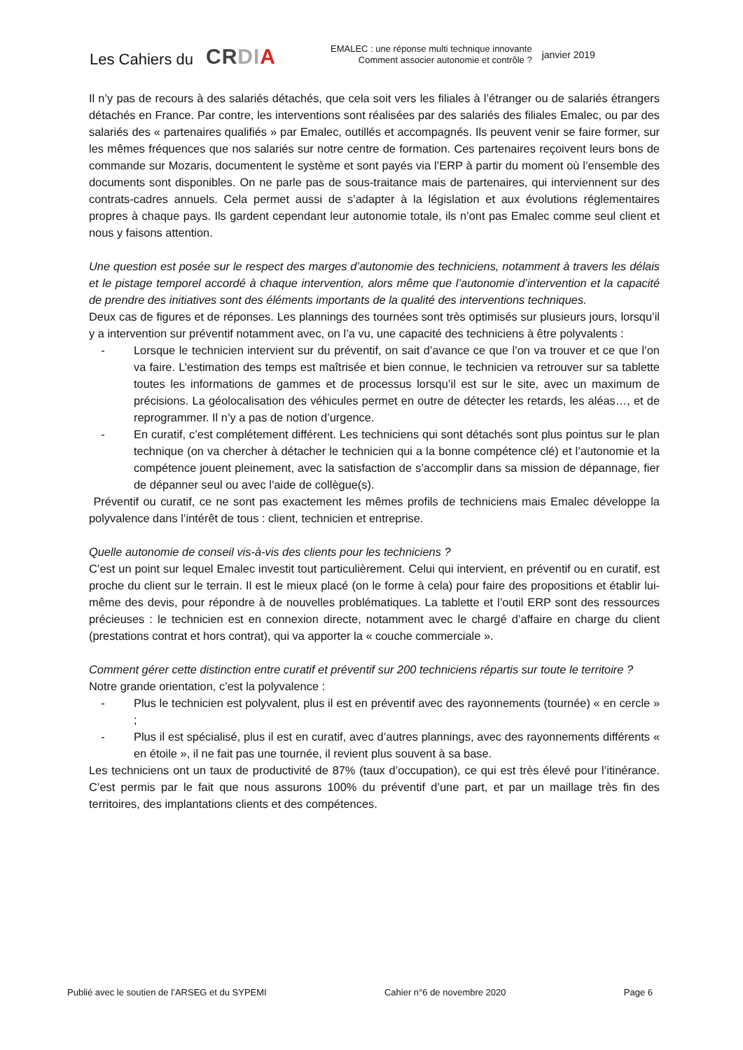Les Cahiers du
CRDI A
EMALEC : une réponse multi technique innovante
Comment associer autonomie et contrôle ?
janvier 2019
Il n’y pas de recours à des salariés détachés, que cela soit vers les filiales à l’étranger ou de salariés étrangers détachés en France. Par contre, les interventions sont réalisées par des salariés des filiales Emalec, ou par des salariés des « partenaires qualifiés » par Emalec, outillés et accompagnés. Ils peuvent venir se faire former, sur les mêmes fréquences que nos salariés sur notre centre de formation. Ces partenaires reçoivent leurs bons de commande sur Mozaris, documentent le système et sont payés via l’ERP à partir du moment où l’ensemble des documents sont disponibles. On ne parle pas de sous-traitance mais de partenaires, qui interviennent sur des contrats-cadres annuels. Cela permet aussi de s’adapter à la législation et aux évolutions réglementaires propres à chaque pays. Ils gardent cependant leur autonomie totale, ils n’ont pas Emalec comme seul client et nous y faisons attention.
Une question est posée sur le respect des marges d’autonomie des techniciens, notamment à travers les délais et le pistage temporel accordé à chaque intervention, alors même que l’autonomie d’intervention et la capacité de prendre des initiatives sont des éléments importants de la qualité des interventions techniques.
Deux cas de figures et de réponses. Les plannings des tournées sont très optimisés sur plusieurs jours, lorsqu’il y a intervention sur préventif notamment avec, on l’a vu, une capacité des techniciens à être polyvalents :
- Lorsque le technicien intervient sur du préventif, on sait d’avance ce que l’on va trouver et ce que l’on va faire. L’estimation des temps est maîtrisée et bien connue, le technicien va retrouver sur sa tablette toutes les informations de gammes et de processus lorsqu’il est sur le site, avec un maximum de précisions. La géolocalisation des véhicules permet en outre de détecter les retards, les aléas…, et de reprogrammer. Il n’y a pas de notion d’urgence.
- En curatif, c’est complétement différent. Les techniciens qui sont détachés sont plus pointus sur le plan technique (on va chercher à détacher le technicien qui a la bonne compétence clé) et l’autonomie et la compétence jouent pleinement, avec la satisfaction de s’accomplir dans sa mission de dépannage, fier de dépanner seul ou avec l’aide de collègue(s).
Préventif ou curatif, ce ne sont pas exactement les mêmes profils de techniciens mais Emalec développe la polyvalence dans l’intérêt de tous : client, technicien et entreprise.
Quelle autonomie de conseil vis-à-vis des clients pour les techniciens ?
C’est un point sur lequel Emalec investit tout particulièrement. Celui qui intervient, en préventif ou en curatif, est proche du client sur le terrain. Il est le mieux placé (on le forme à cela) pour faire des propositions et établir lui-même des devis, pour répondre à de nouvelles problématiques. La tablette et l’outil ERP sont des ressources précieuses : le technicien est en connexion directe, notamment avec le chargé d’affaire en charge du client (prestations contrat et hors contrat), qui va apporter la « couche commerciale ».
Comment gérer cette distinction entre curatif et préventif sur 200 techniciens répartis sur toute le territoire ?
Notre grande orientation, c’est la polyvalence :
- Plus le technicien est polyvalent, plus il est en préventif avec des rayonnements (tournée) « en cercle » ;
- Plus il est spécialisé, plus il est en curatif, avec d’autres plannings, avec des rayonnements différents « en étoile », il ne fait pas une tournée, il revient plus souvent à sa base.
Les techniciens ont un taux de productivité de 87% (taux d’occupation), ce qui est très élevé pour l’itinérance. C’est permis par le fait que nous assurons 100% du préventif d’une part, et par un maillage très fin des territoires, des implantations clients et des compétences.
Publié avec le soutien de l’ARSEG et du SYPEMI Cahier n°6 de novembre 2020 Page 6